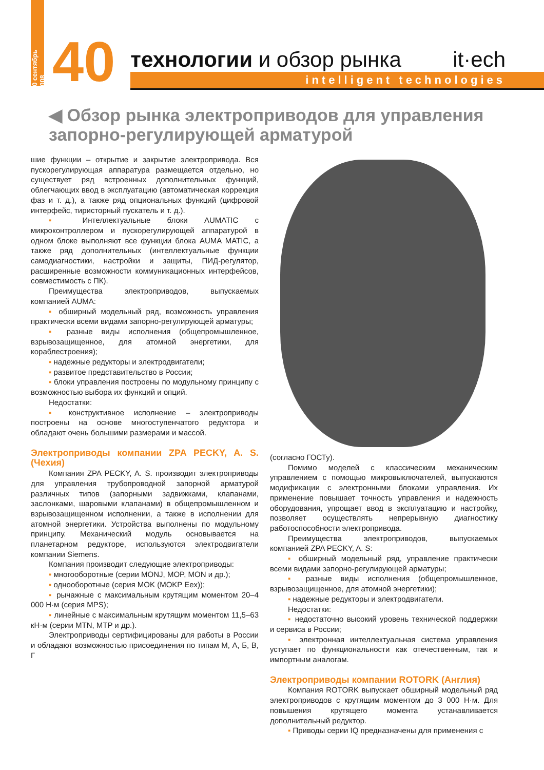10 сентябрь 2008
40
технологии и обзор рынка it·ech
intelligent technologies
◀ Обзор рынка электроприводов для управления запорно-регулирующей арматурой
шие функции – открытие и закрытие электропривода. Вся пускорегулирующая аппаратура размещается отдельно, но существует ряд встроенных дополнительных функций, облегчающих ввод в эксплуатацию (автоматическая коррекция фаз и т. д.), а также ряд опциональных функций (цифровой интерфейс, тиристорный пускатель и т. д.).
▪ Интеллектуальные блоки AUMATIC с микроконтроллером и пускорегулирующей аппаратурой в одном блоке выполняют все функции блока AUMA MATIC, а также ряд дополнительных (интеллектуальные функции самодиагностики, настройки и защиты, ПИД-регулятор, расширенные возможности коммуникационных интерфейсов, совместимость с ПК).
Преимущества электроприводов, выпускаемых компанией AUMA:
▪ обширный модельный ряд, возможность управления практически всеми видами запорно-регулирующей арматуры;
▪ разные виды исполнения (общепромышленное, взрывозащищенное, для атомной энергетики, для кораблестроения);
▪ надежные редукторы и электродвигатели;
▪ развитое представительство в России;
▪ блоки управления построены по модульному принципу с возможностью выбора их функций и опций.
Недостатки:
▪ конструктивное исполнение – электроприводы построены на основе многоступенчатого редуктора и обладают очень большими размерами и массой.
Электроприводы компании ZPA PECKY, A. S. (Чехия)
Компания ZPA PECKY, A. S. производит электроприводы для управления трубопроводной запорной арматурой различных типов (запорными задвижками, клапанами, заслонками, шаровыми клапанами) в общепромышленном и взрывозащищенном исполнении, а также в исполнении для атомной энергетики. Устройства выполнены по модульному принципу. Механический модуль основывается на планетарном редукторе, используются электродвигатели компании Siemens.
Компания производит следующие электроприводы:
▪ многооборотные (серии MONJ, MOP, MON и др.);
▪ однооборотные (серия MOK (MOKP Eex));
▪ рычажные с максимальным крутящим моментом 20–4 000 Н·м (серия MPS);
▪ линейные с максимальным крутящим моментом 11,5–63 кН·м (серии MTN, MTP и др.).
Электроприводы сертифицированы для работы в России и обладают возможностью присоединения по типам М, А, Б, В, Г
(согласно ГОСТу).
Помимо моделей с классическим механическим управлением с помощью микровыключателей, выпускаются модификации с электронными блоками управления. Их применение повышает точность управления и надежность оборудования, упрощает ввод в эксплуатацию и настройку, позволяет осуществлять непрерывную диагностику работоспособности электропривода.
Преимущества электроприводов, выпускаемых компанией ZPA PECKY, A. S:
▪ обширный модельный ряд, управление практически всеми видами запорно-регулирующей арматуры;
▪ разные виды исполнения (общепромышленное, взрывозащищенное, для атомной энергетики);
▪ надежные редукторы и электродвигатели.
Недостатки:
▪ недостаточно высокий уровень технической поддержки и сервиса в России;
▪ электронная интеллектуальная система управления уступает по функциональности как отечественным, так и импортным аналогам.
Электроприводы компании ROTORK (Англия)
Компания ROTORK выпускает обширный модельный ряд электроприводов с крутящим моментом до 3 000 Н·м. Для повышения крутящего момента устанавливается дополнительный редуктор.
▪ Приводы серии IQ предназначены для применения с